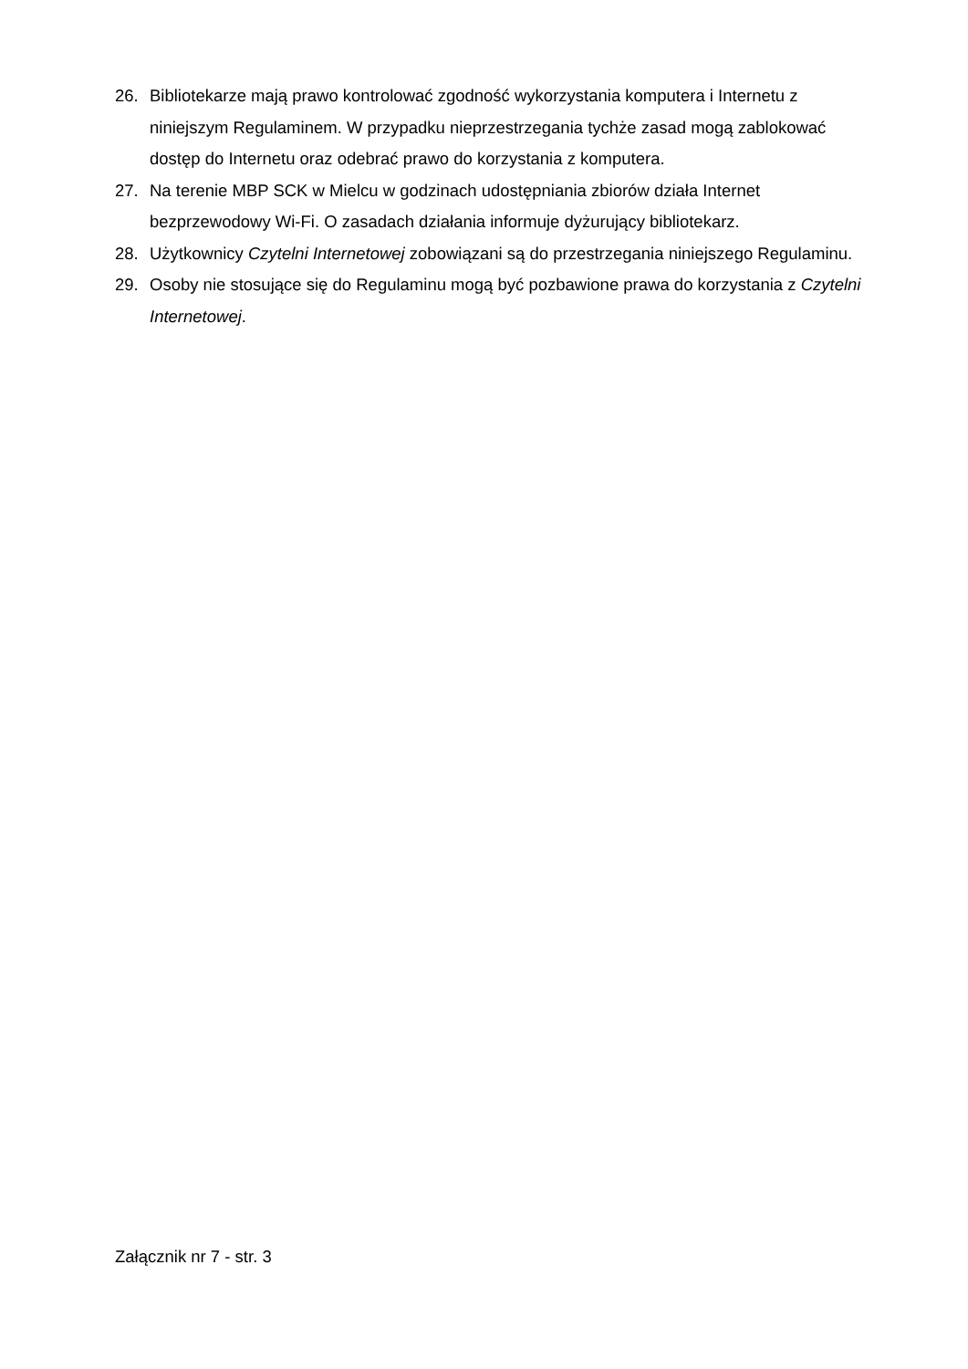26. Bibliotekarze mają prawo kontrolować zgodność wykorzystania komputera i Internetu z niniejszym Regulaminem. W przypadku nieprzestrzegania tychże zasad mogą zablokować dostęp do Internetu oraz odebrać prawo do korzystania z komputera.
27. Na terenie MBP SCK w Mielcu w godzinach udostępniania zbiorów działa Internet bezprzewodowy Wi-Fi. O zasadach działania informuje dyżurujący bibliotekarz.
28. Użytkownicy Czytelni Internetowej zobowiązani są do przestrzegania niniejszego Regulaminu.
29. Osoby nie stosujące się do Regulaminu mogą być pozbawione prawa do korzystania z Czytelni Internetowej.
Załącznik nr 7 - str. 3